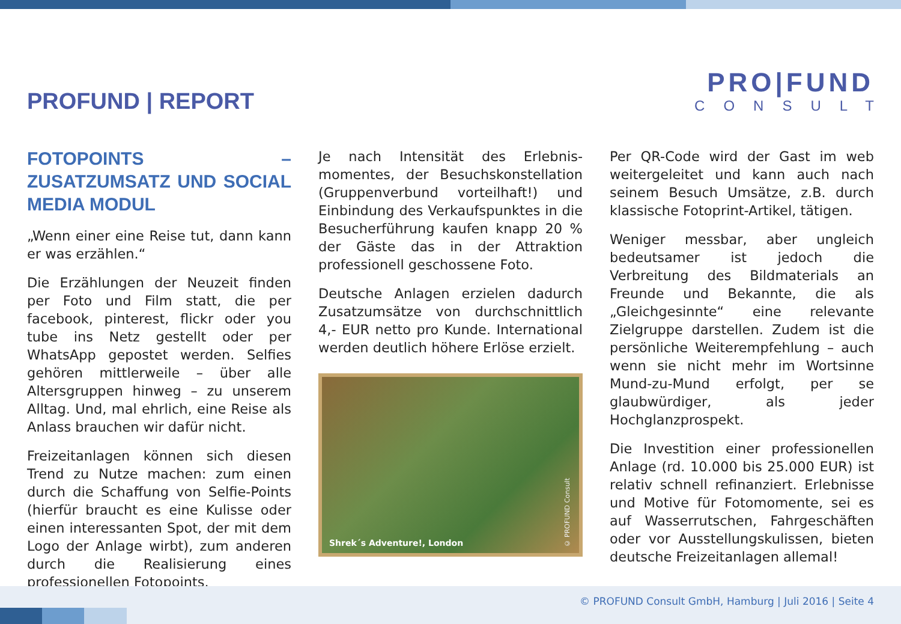PROFUND | REPORT
PRO|FUND
CONSULT
FOTOPOINTS – ZUSATZUMSATZ UND SOCIAL MEDIA MODUL
„Wenn einer eine Reise tut, dann kann er was erzählen.“
Die Erzählungen der Neuzeit finden per Foto und Film statt, die per facebook, pinterest, flickr oder you tube ins Netz gestellt oder per WhatsApp gepostet werden. Selfies gehören mittlerweile – über alle Altersgruppen hinweg – zu unserem Alltag. Und, mal ehrlich, eine Reise als Anlass brauchen wir dafür nicht.
Freizeitanlagen können sich diesen Trend zu Nutze machen: zum einen durch die Schaffung von Selfie-Points (hierfür braucht es eine Kulisse oder einen interessanten Spot, der mit dem Logo der Anlage wirbt), zum anderen durch die Realisierung eines professionellen Fotopoints.
Je nach Intensität des Erlebnis­momentes, der Besuchskonstellation (Gruppenverbund vorteilhaft!) und Einbindung des Verkaufspunktes in die Besucherführung kaufen knapp 20 % der Gäste das in der Attraktion professionell geschossene Foto.
Deutsche Anlagen erzielen dadurch Zusatzumsätze von durchschnittlich 4,- EUR netto pro Kunde. Interna­tional werden deutlich höhere Erlöse erzielt.
Shrek´s Adventure!, London
© PROFUND Consult
Per QR-Code wird der Gast im web weitergeleitet und kann auch nach seinem Besuch Umsätze, z.B. durch klassische Fotoprint-Artikel, tätigen.
Weniger messbar, aber ungleich bedeutsamer ist jedoch die Verbreitung des Bildmaterials an Freunde und Bekannte, die als „Gleichgesinnte“ eine relevante Zielgruppe darstellen. Zudem ist die persönliche Weiterempfehlung – auch wenn sie nicht mehr im Wortsinne Mund-zu-Mund erfolgt, per se glaubwürdiger, als jeder Hochglanzprospekt.
Die Investition einer professionellen Anlage (rd. 10.000 bis 25.000 EUR) ist relativ schnell refinanziert. Erlebnisse und Motive für Fotomomente, sei es auf Wasserrutschen, Fahrgeschäften oder vor Ausstellungskulissen, bieten deutsche Freizeitanlagen allemal!
© PROFUND Consult GmbH, Hamburg | Juli 2016 | Seite 4